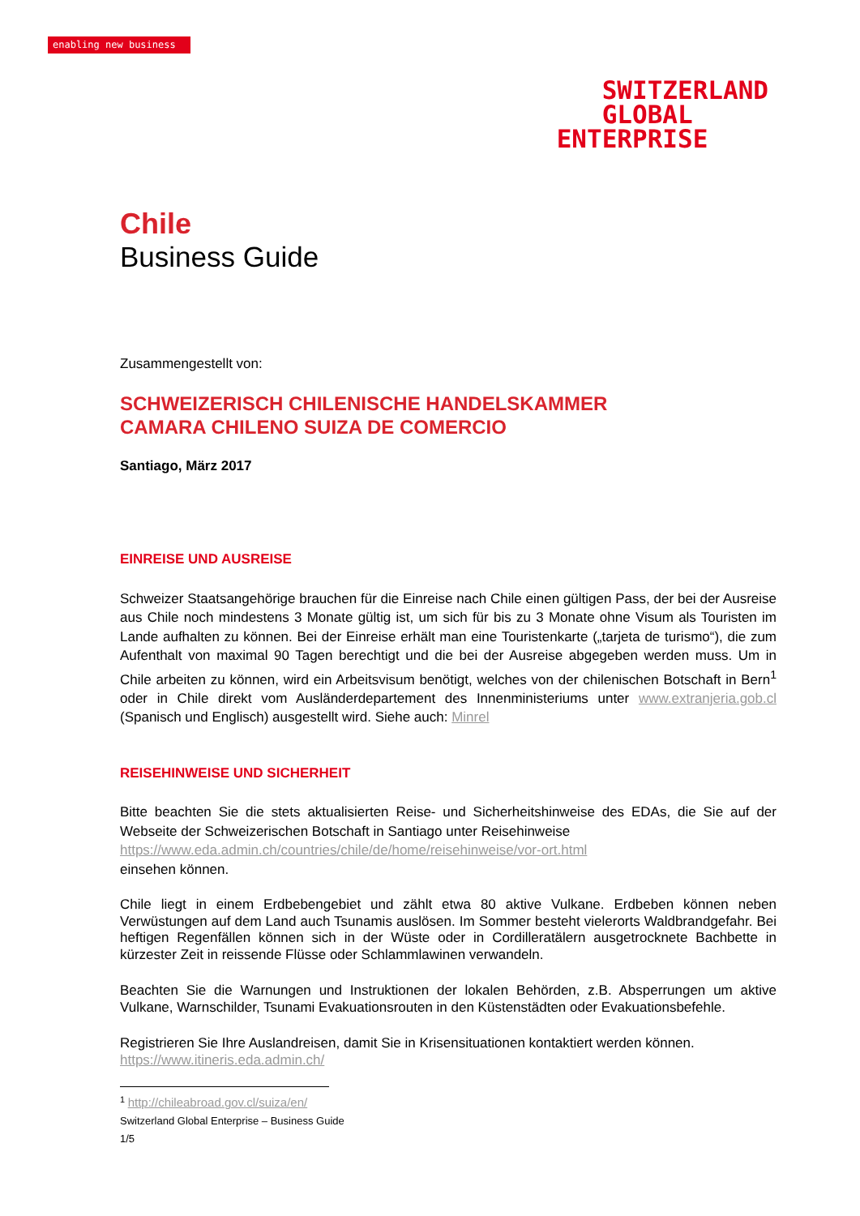enabling new business
SWITZERLAND
GLOBAL
ENTERPRISE
Chile
Business Guide
Zusammengestellt von:
SCHWEIZERISCH CHILENISCHE HANDELSKAMMER
CAMARA CHILENO SUIZA DE COMERCIO
Santiago, März 2017
EINREISE UND AUSREISE
Schweizer Staatsangehörige brauchen für die Einreise nach Chile einen gültigen Pass, der bei der Ausreise aus Chile noch mindestens 3 Monate gültig ist, um sich für bis zu 3 Monate ohne Visum als Touristen im Lande aufhalten zu können. Bei der Einreise erhält man eine Touristenkarte („tarjeta de turismo“), die zum Aufenthalt von maximal 90 Tagen berechtigt und die bei der Ausreise abgegeben werden muss. Um in Chile arbeiten zu können, wird ein Arbeitsvisum benötigt, welches von der chilenischen Botschaft in Bern<sup>1</sup> oder in Chile direkt vom Ausländerdepartement des Innenministeriums unter www.extranjeria.gob.cl (Spanisch und Englisch) ausgestellt wird. Siehe auch: Minrel
REISEHINWEISE UND SICHERHEIT
Bitte beachten Sie die stets aktualisierten Reise- und Sicherheitshinweise des EDAs, die Sie auf der Webseite der Schweizerischen Botschaft in Santiago unter Reisehinweise
https://www.eda.admin.ch/countries/chile/de/home/reisehinweise/vor-ort.html
einsehen können.
Chile liegt in einem Erdbebengebiet und zählt etwa 80 aktive Vulkane. Erdbeben können neben Verwüstungen auf dem Land auch Tsunamis auslösen. Im Sommer besteht vielerorts Waldbrandgefahr. Bei heftigen Regenfällen können sich in der Wüste oder in Cordilleratälern ausgetrocknete Bachbette in kürzester Zeit in reissende Flüsse oder Schlammlawinen verwandeln.
Beachten Sie die Warnungen und Instruktionen der lokalen Behörden, z.B. Absperrungen um aktive Vulkane, Warnschilder, Tsunami Evakuationsrouten in den Küstenstädten oder Evakuationsbefehle.
Registrieren Sie Ihre Auslandreisen, damit Sie in Krisensituationen kontaktiert werden können.
https://www.itineris.eda.admin.ch/
<sup>1</sup> http://chileabroad.gov.cl/suiza/en/
Switzerland Global Enterprise – Business Guide
1/5